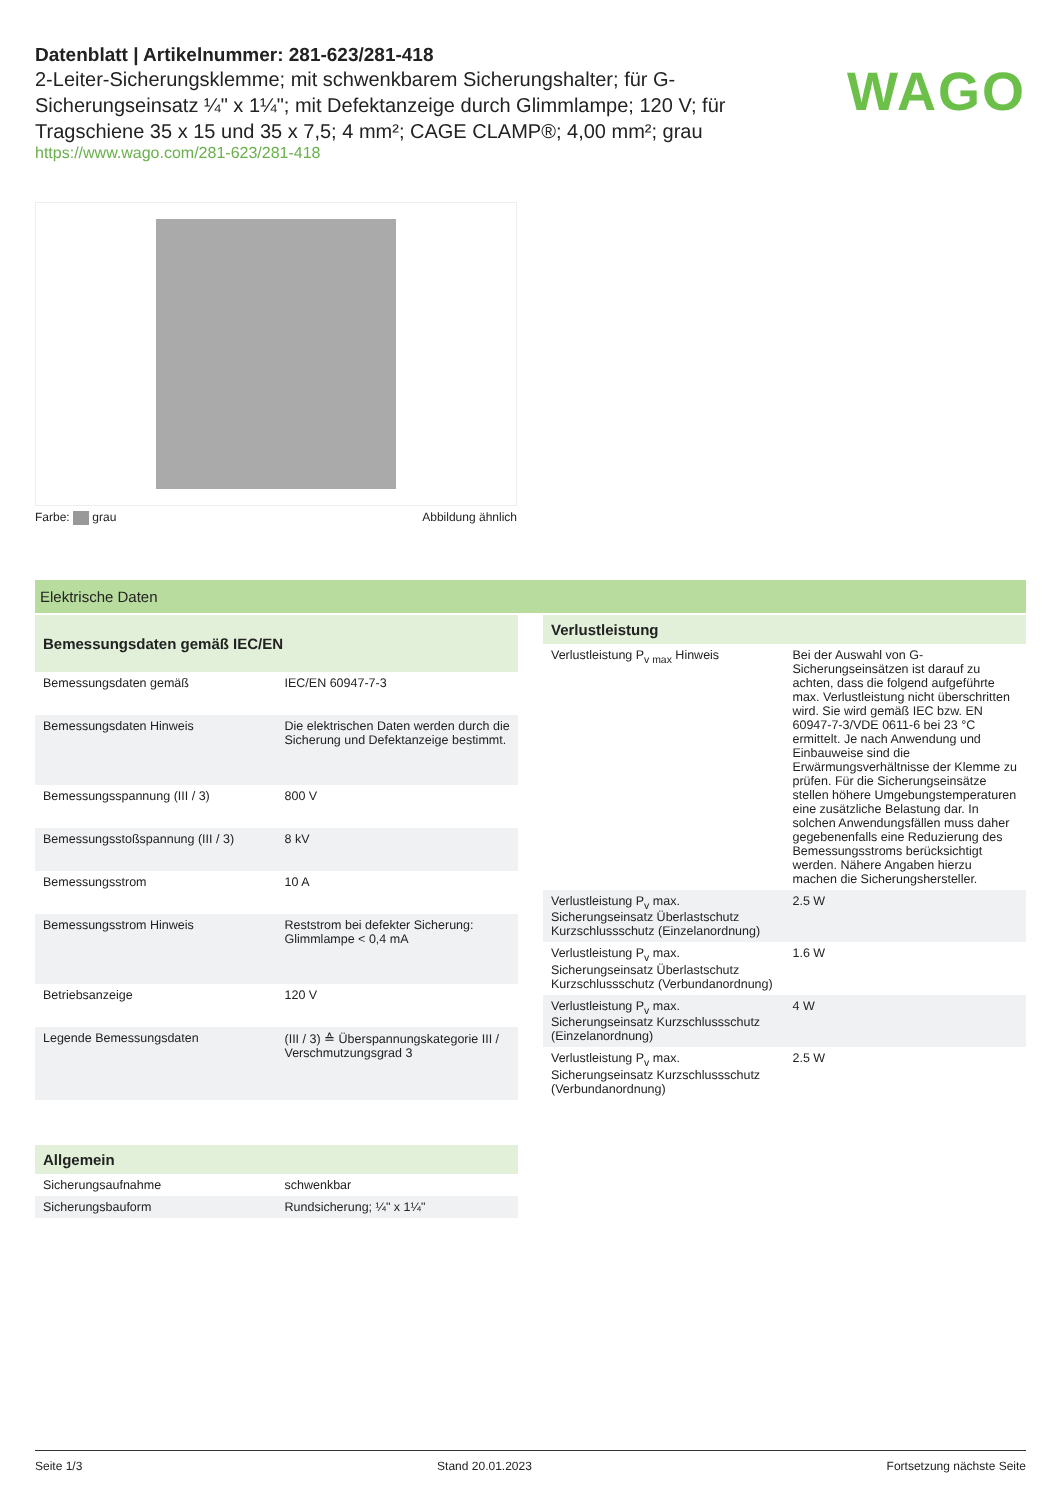Datenblatt | Artikelnummer: 281-623/281-418
2-Leiter-Sicherungsklemme; mit schwenkbarem Sicherungshalter; für G-Sicherungseinsatz ¼" x 1¼"; mit Defektanzeige durch Glimmlampe; 120 V; für Tragschiene 35 x 15 und 35 x 7,5; 4 mm²; CAGE CLAMP®; 4,00 mm²; grau
https://www.wago.com/281-623/281-418
WAGO
Farbe: grau Abbildung ähnlich
Elektrische Daten
| Bemessungsdaten gemäß IEC/EN | |
| --- | --- |
| Bemessungsdaten gemäß | IEC/EN 60947-7-3 |
| Bemessungsdaten Hinweis | Die elektrischen Daten werden durch die Sicherung und Defektanzeige bestimmt. |
| Bemessungsspannung (III / 3) | 800 V |
| Bemessungsstoßspannung (III / 3) | 8 kV |
| Bemessungsstrom | 10 A |
| Bemessungsstrom Hinweis | Reststrom bei defekter Sicherung: Glimmlampe < 0,4 mA |
| Betriebsanzeige | 120 V |
| Legende Bemessungsdaten | (III / 3) ≙ Überspannungskategorie III / Verschmutzungsgrad 3 |
| Verlustleistung | |
| --- | --- |
| Verlustleistung P<sub>v max</sub> Hinweis | Bei der Auswahl von G-Sicherungseinsätzen ist darauf zu achten, dass die folgend aufgeführte max. Verlustleistung nicht überschritten wird. Sie wird gemäß IEC bzw. EN 60947-7-3/VDE 0611-6 bei 23 °C ermittelt. Je nach Anwendung und Einbauweise sind die Erwärmungsverhältnisse der Klemme zu prüfen. Für die Sicherungseinsätze stellen höhere Umgebungstemperaturen eine zusätzliche Belastung dar. In solchen Anwendungsfällen muss daher gegebenenfalls eine Reduzierung des Bemessungsstroms berücksichtigt werden. Nähere Angaben hierzu machen die Sicherungshersteller. |
| Verlustleistung P<sub>v</sub> max. Sicherungseinsatz Überlastschutz Kurzschlussschutz (Einzelanordnung) | 2.5 W |
| Verlustleistung P<sub>v</sub> max. Sicherungseinsatz Überlastschutz Kurzschlussschutz (Verbundanordnung) | 1.6 W |
| Verlustleistung P<sub>v</sub> max. Sicherungseinsatz Kurzschlussschutz (Einzelanordnung) | 4 W |
| Verlustleistung P<sub>v</sub> max. Sicherungseinsatz Kurzschlussschutz (Verbundanordnung) | 2.5 W |
| Allgemein | |
| --- | --- |
| Sicherungsaufnahme | schwenkbar |
| Sicherungsbauform | Rundsicherung; ¼" x 1¼" |
Seite 1/3 Stand 20.01.2023 Fortsetzung nächste Seite